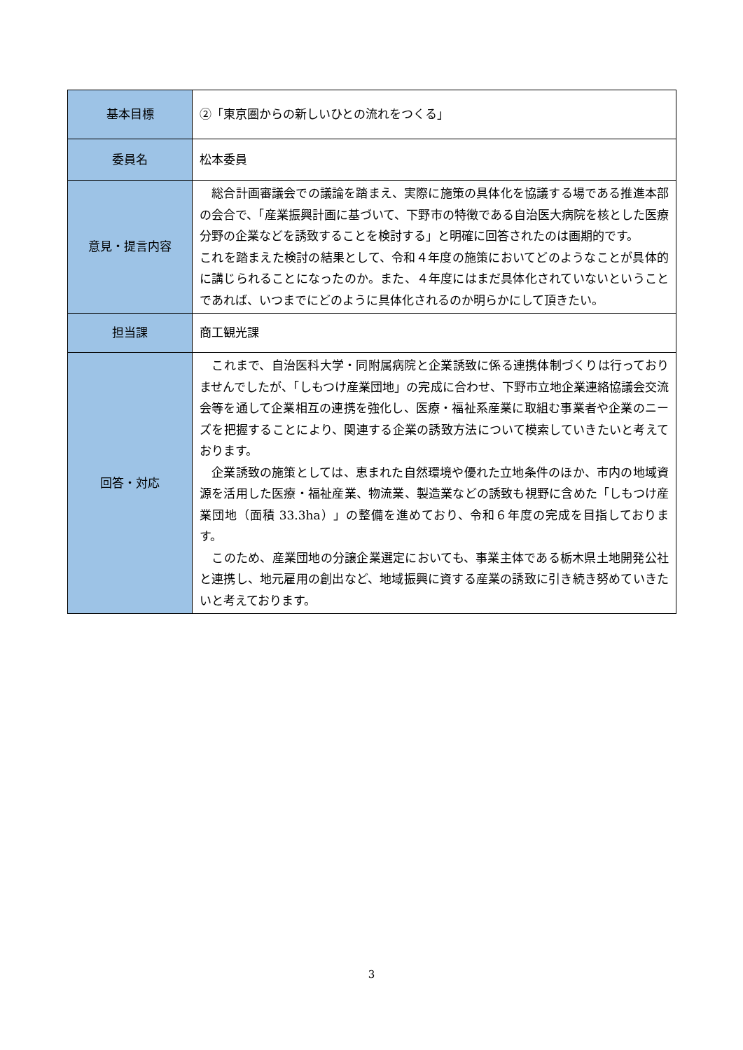| 基本目標 | ②「東京圏からの新しいひとの流れをつくる」 |
| 委員名 | 松本委員 |
| 意見・提言内容 | 総合計画審議会での議論を踏まえ、実際に施策の具体化を協議する場である推進本部の会合で、「産業振興計画に基づいて、下野市の特徴である自治医大病院を核とした医療分野の企業などを誘致することを検討する」と明確に回答されたのは画期的です。 これを踏まえた検討の結果として、令和４年度の施策においてどのようなことが具体的に講じられることになったのか。また、４年度にはまだ具体化されていないということであれば、いつまでにどのように具体化されるのか明らかにして頂きたい。 |
| 担当課 | 商工観光課 |
| 回答・対応 | これまで、自治医科大学・同附属病院と企業誘致に係る連携体制づくりは行っておりませんでしたが、「しもつけ産業団地」の完成に合わせ、下野市立地企業連絡協議会交流会等を通して企業相互の連携を強化し、医療・福祉系産業に取組む事業者や企業のニーズを把握することにより、関連する企業の誘致方法について模索していきたいと考えております。 企業誘致の施策としては、恵まれた自然環境や優れた立地条件のほか、市内の地域資源を活用した医療・福祉産業、物流業、製造業などの誘致も視野に含めた「しもつけ産業団地（面積 33.3ha）」の整備を進めており、令和６年度の完成を目指しております。 このため、産業団地の分譲企業選定においても、事業主体である栃木県土地開発公社と連携し、地元雇用の創出など、地域振興に資する産業の誘致に引き続き努めていきたいと考えております。 |
3